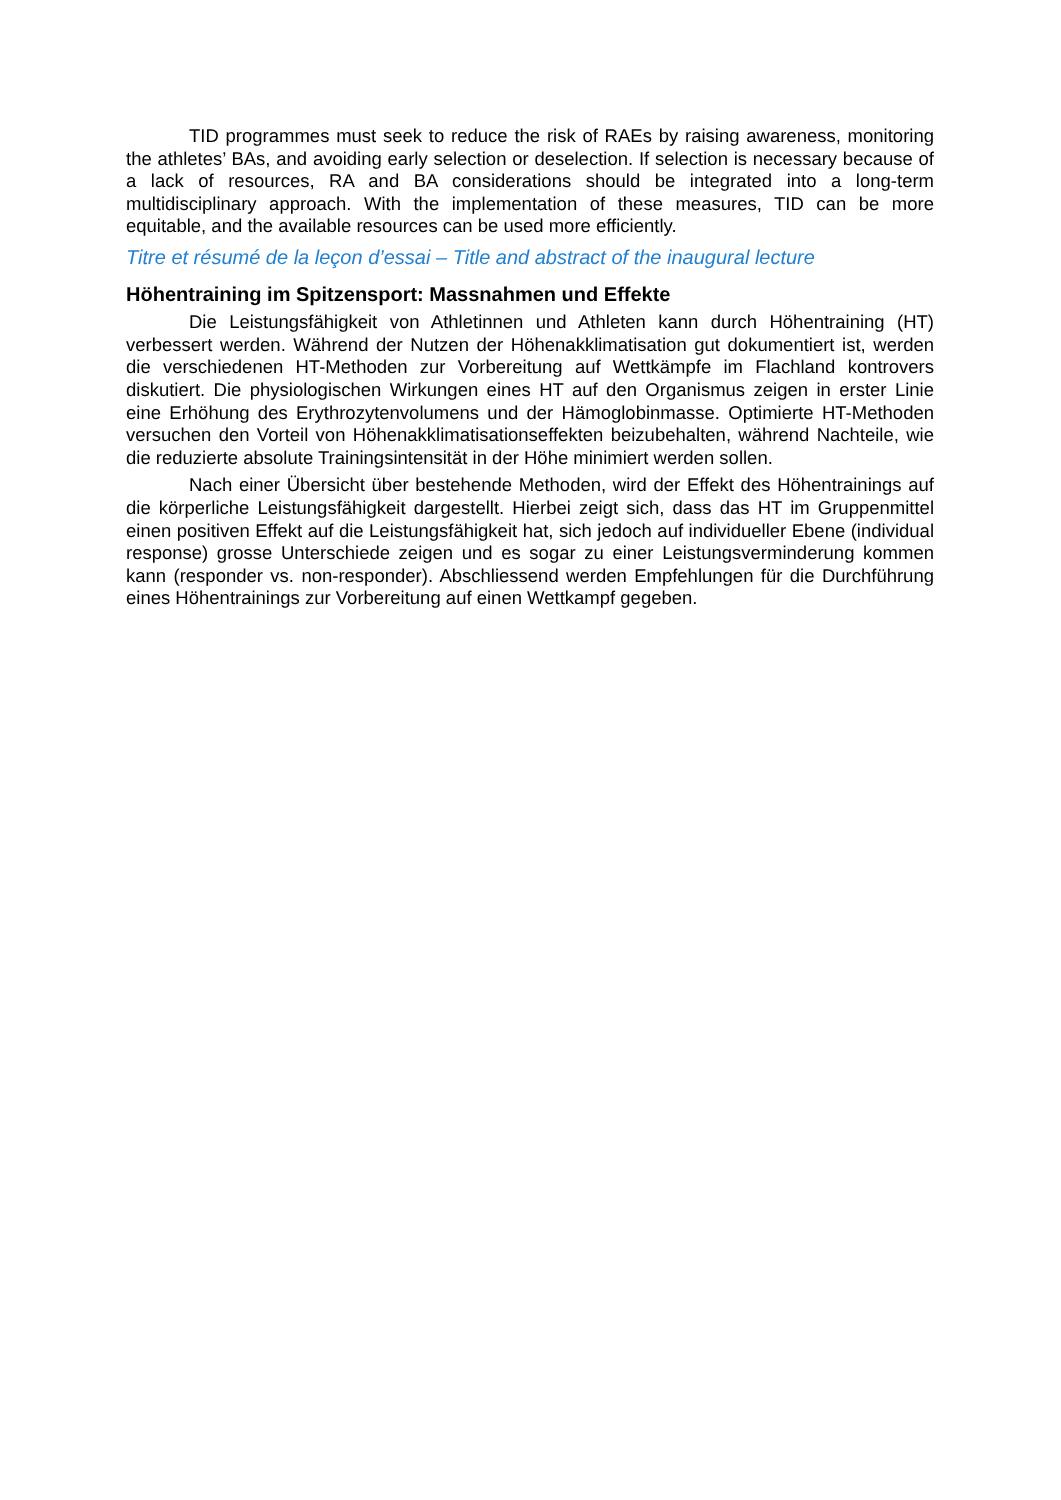TID programmes must seek to reduce the risk of RAEs by raising awareness, monitoring the athletes’ BAs, and avoiding early selection or deselection. If selection is necessary because of a lack of resources, RA and BA considerations should be integrated into a long-term multidisciplinary approach. With the implementation of these measures, TID can be more equitable, and the available resources can be used more efficiently.
Titre et résumé de la leçon d’essai – Title and abstract of the inaugural lecture
Höhentraining im Spitzensport: Massnahmen und Effekte
Die Leistungsfähigkeit von Athletinnen und Athleten kann durch Höhentraining (HT) verbessert werden. Während der Nutzen der Höhenakklimatisation gut dokumentiert ist, werden die verschiedenen HT-Methoden zur Vorbereitung auf Wettkämpfe im Flachland kontrovers diskutiert. Die physiologischen Wirkungen eines HT auf den Organismus zeigen in erster Linie eine Erhöhung des Erythrozytenvolumens und der Hämoglobinmasse. Optimierte HT-Methoden versuchen den Vorteil von Höhenakklimatisationseffekten beizubehalten, während Nachteile, wie die reduzierte absolute Trainingsintensität in der Höhe minimiert werden sollen.
Nach einer Übersicht über bestehende Methoden, wird der Effekt des Höhentrainings auf die körperliche Leistungsfähigkeit dargestellt. Hierbei zeigt sich, dass das HT im Gruppenmittel einen positiven Effekt auf die Leistungsfähigkeit hat, sich jedoch auf individueller Ebene (individual response) grosse Unterschiede zeigen und es sogar zu einer Leistungsverminderung kommen kann (responder vs. non-responder). Abschliessend werden Empfehlungen für die Durchführung eines Höhentrainings zur Vorbereitung auf einen Wettkampf gegeben.